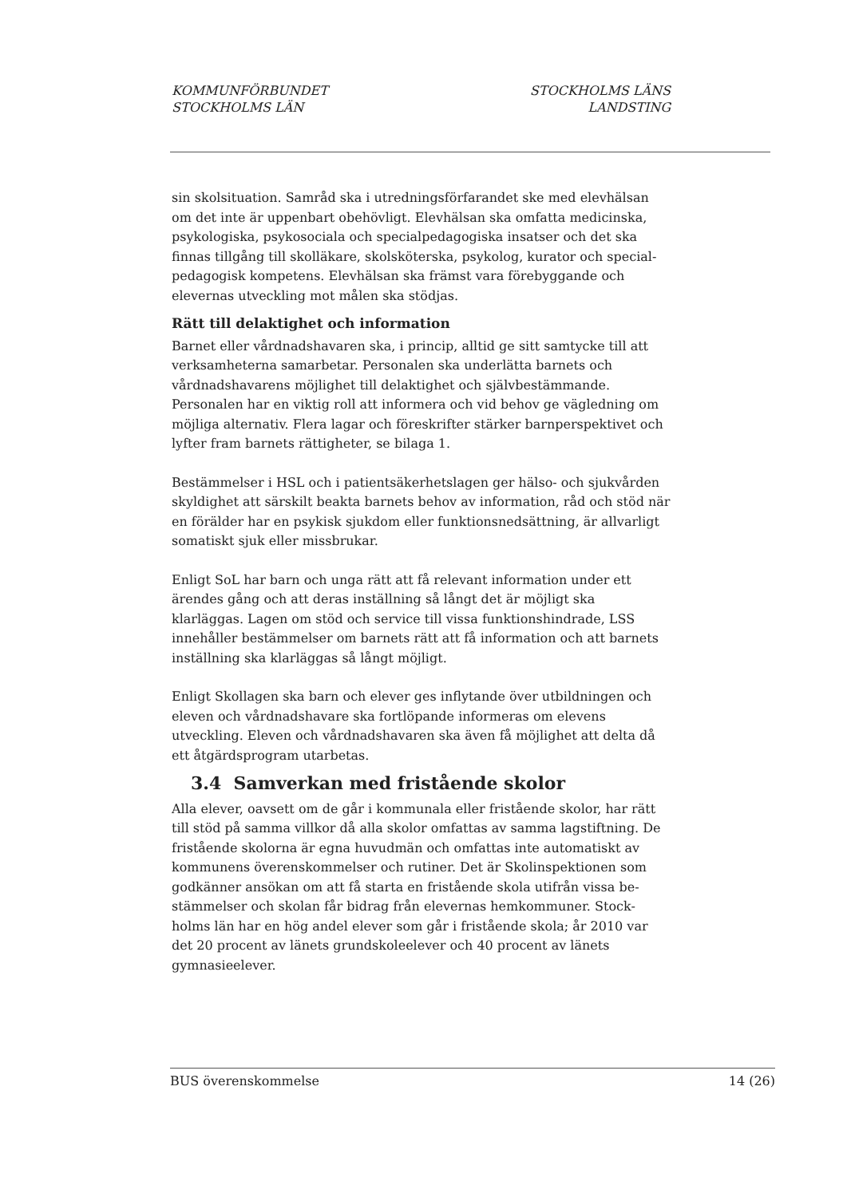KOMMUNFÖRBUNDET
STOCKHOLMS LÄN
STOCKHOLMS LÄNS
LANDSTING
sin skolsituation. Samråd ska i utredningsförfarandet ske med elevhälsan om det inte är uppenbart obehövligt. Elevhälsan ska omfatta medicinska, psykologiska, psykosociala och specialpedagogiska insatser och det ska finnas tillgång till skolläkare, skolsköterska, psykolog, kurator och special-pedagogisk kompetens. Elevhälsan ska främst vara förebyggande och elevernas utveckling mot målen ska stödjas.
Rätt till delaktighet och information
Barnet eller vårdnadshavaren ska, i princip, alltid ge sitt samtycke till att verksamheterna samarbetar. Personalen ska underlätta barnets och vårdnadshavarens möjlighet till delaktighet och självbestämmande. Personalen har en viktig roll att informera och vid behov ge vägledning om möjliga alternativ. Flera lagar och föreskrifter stärker barnperspektivet och lyfter fram barnets rättigheter, se bilaga 1.
Bestämmelser i HSL och i patientsäkerhetslagen ger hälso- och sjukvården skyldighet att särskilt beakta barnets behov av information, råd och stöd när en förälder har en psykisk sjukdom eller funktionsnedsättning, är allvarligt somatiskt sjuk eller missbrukar.
Enligt SoL har barn och unga rätt att få relevant information under ett ärendes gång och att deras inställning så långt det är möjligt ska klarläggas. Lagen om stöd och service till vissa funktionshindrade, LSS innehåller bestämmelser om barnets rätt att få information och att barnets inställning ska klarläggas så långt möjligt.
Enligt Skollagen ska barn och elever ges inflytande över utbildningen och eleven och vårdnadshavare ska fortlöpande informeras om elevens utveckling. Eleven och vårdnadshavaren ska även få möjlighet att delta då ett åtgärdsprogram utarbetas.
3.4 Samverkan med fristående skolor
Alla elever, oavsett om de går i kommunala eller fristående skolor, har rätt till stöd på samma villkor då alla skolor omfattas av samma lagstiftning. De fristående skolorna är egna huvudmän och omfattas inte automatiskt av kommunens överenskommelser och rutiner. Det är Skolinspektionen som godkänner ansökan om att få starta en fristående skola utifrån vissa be-stämmelser och skolan får bidrag från elevernas hemkommuner. Stock-holms län har en hög andel elever som går i fristående skola; år 2010 var det 20 procent av länets grundskoleelever och 40 procent av länets gymnasieelever.
BUS överenskommelse 14 (26)